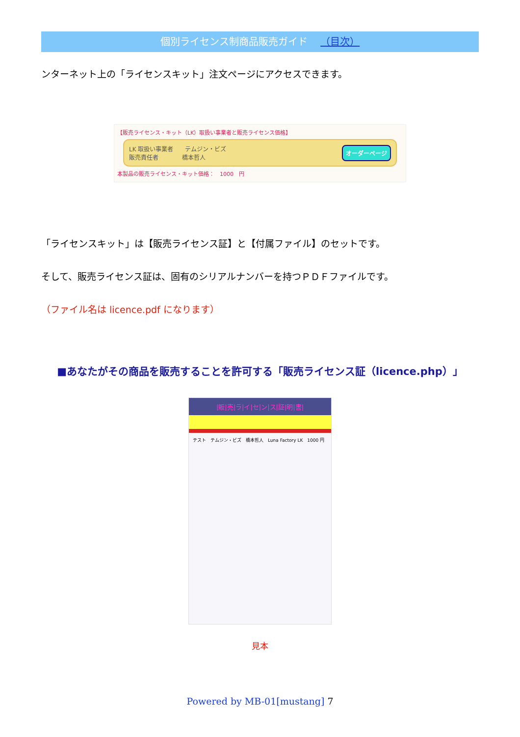個別ライセンス制商品販売ガイド （目次）
ンターネット上の「ライセンスキット」注文ページにアクセスできます。
【販売ライセンス・キット（LK）取扱い事業者と販売ライセンス価格】
LK 取扱い事業者　　テムジン・ビズ
販売責任者　　　　橋本哲人
オーダーページ
本製品の販売ライセンス・キット価格：　1000　円
「ライセンスキット」は【販売ライセンス証】と【付属ファイル】のセットです。
そして、販売ライセンス証は、固有のシリアルナンバーを持つＰＤＦファイルです。
（ファイル名は licence.pdf になります）
■あなたがその商品を販売することを許可する「販売ライセンス証（licence.php）」
|販|売|ラ|イ|セ|ン|ス|証|明|書|
テスト　テムジン・ビズ　橋本哲人　Luna Factory LK　1000 円
見本
Powered by MB-01[mustang] 7